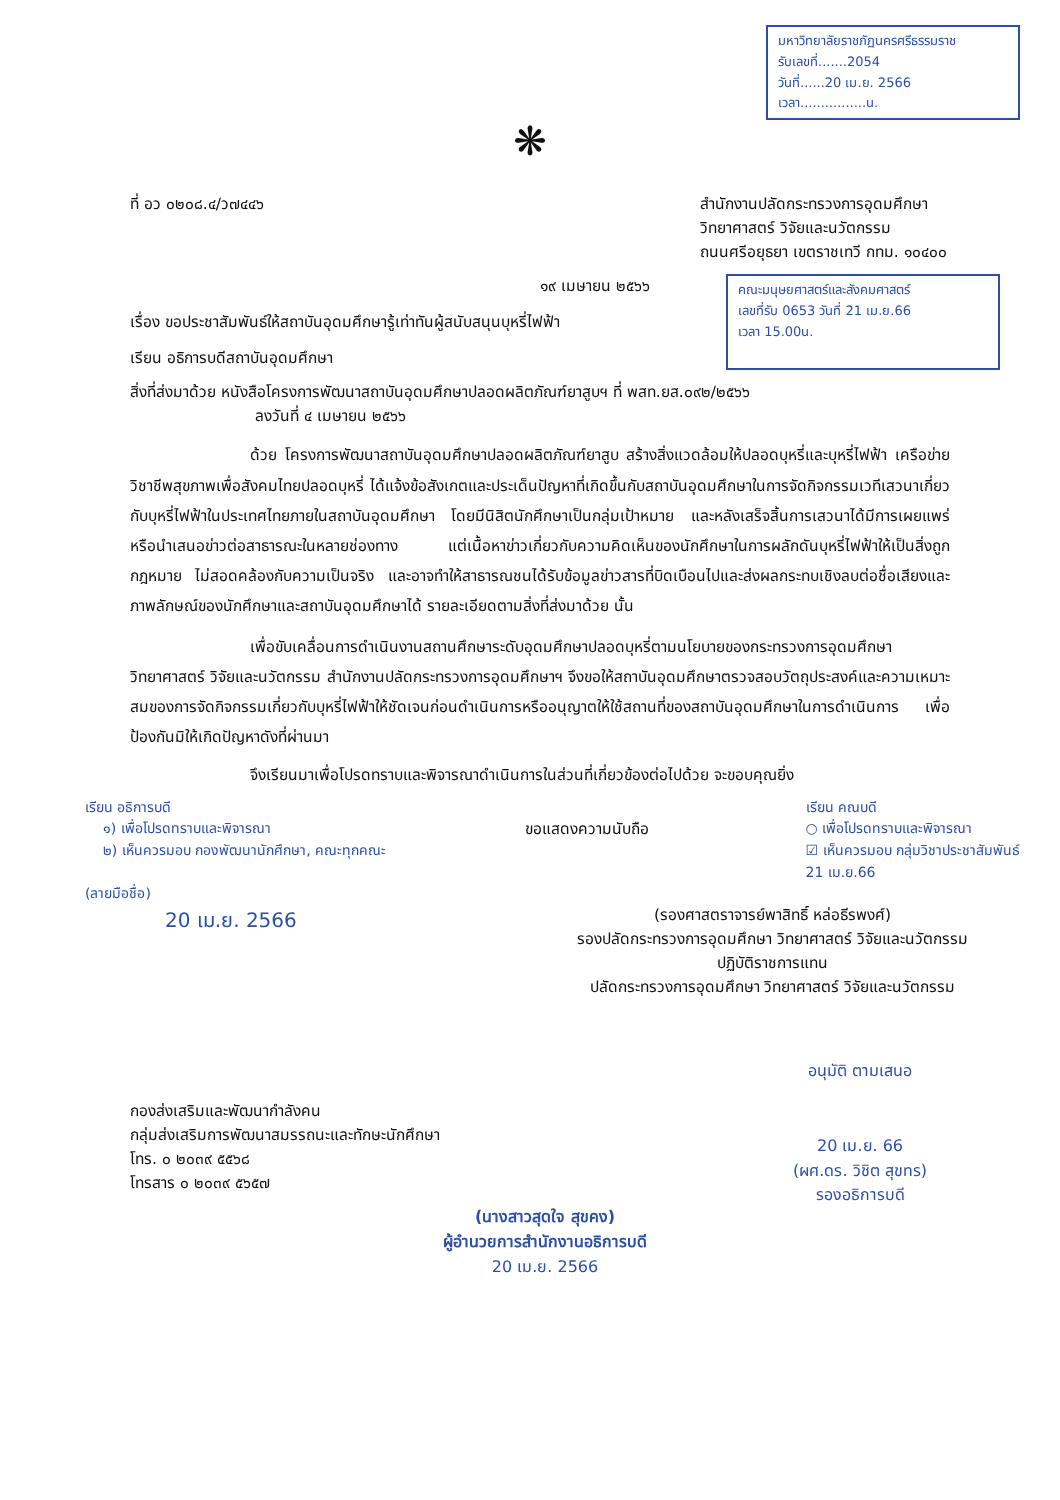มหาวิทยาลัยราชภัฏนครศรีธรรมราช
รับเลขที่.......2054
วันที่......20 เม.ย. 2566
เวลา................น.
❋
ที่ อว ๐๒๐๘.๔/ว๗๔๔๖ สำนักงานปลัดกระทรวงการอุดมศึกษา
วิทยาศาสตร์ วิจัยและนวัตกรรม
ถนนศรีอยุธยา เขตราชเทวี กทม. ๑๐๔๐๐
๑๙ เมษายน ๒๕๖๖
เรื่อง ขอประชาสัมพันธ์ให้สถาบันอุดมศึกษารู้เท่าทันผู้สนับสนุนบุหรี่ไฟฟ้า
เรียน อธิการบดีสถาบันอุดมศึกษา
คณะมนุษยศาสตร์และสังคมศาสตร์
เลขที่รับ 0653 วันที่ 21 เม.ย.66
เวลา 15.00น.
สิ่งที่ส่งมาด้วย หนังสือโครงการพัฒนาสถาบันอุดมศึกษาปลอดผลิตภัณฑ์ยาสูบฯ ที่ พสท.ยส.๐๙๒/๒๕๖๖
ลงวันที่ ๔ เมษายน ๒๕๖๖
ด้วย โครงการพัฒนาสถาบันอุดมศึกษาปลอดผลิตภัณฑ์ยาสูบ สร้างสิ่งแวดล้อมให้ปลอดบุหรี่และบุหรี่ไฟฟ้า เครือข่ายวิชาชีพสุขภาพเพื่อสังคมไทยปลอดบุหรี่ ได้แจ้งข้อสังเกตและประเด็นปัญหาที่เกิดขึ้นกับสถาบันอุดมศึกษาในการจัดกิจกรรมเวทีเสวนาเกี่ยวกับบุหรี่ไฟฟ้าในประเทศไทยภายในสถาบันอุดมศึกษา โดยมีนิสิตนักศึกษาเป็นกลุ่มเป้าหมาย และหลังเสร็จสิ้นการเสวนาได้มีการเผยแพร่หรือนำเสนอข่าวต่อสาธารณะในหลายช่องทาง แต่เนื้อหาข่าวเกี่ยวกับความคิดเห็นของนักศึกษาในการผลักดันบุหรี่ไฟฟ้าให้เป็นสิ่งถูกกฎหมาย ไม่สอดคล้องกับความเป็นจริง และอาจทำให้สาธารณชนได้รับข้อมูลข่าวสารที่บิดเบือนไปและส่งผลกระทบเชิงลบต่อชื่อเสียงและภาพลักษณ์ของนักศึกษาและสถาบันอุดมศึกษาได้ รายละเอียดตามสิ่งที่ส่งมาด้วย นั้น
เพื่อขับเคลื่อนการดำเนินงานสถานศึกษาระดับอุดมศึกษาปลอดบุหรี่ตามนโยบายของกระทรวงการอุดมศึกษา วิทยาศาสตร์ วิจัยและนวัตกรรม สำนักงานปลัดกระทรวงการอุดมศึกษาฯ จึงขอให้สถาบันอุดมศึกษาตรวจสอบวัตถุประสงค์และความเหมาะสมของการจัดกิจกรรมเกี่ยวกับบุหรี่ไฟฟ้าให้ชัดเจนก่อนดำเนินการหรืออนุญาตให้ใช้สถานที่ของสถาบันอุดมศึกษาในการดำเนินการ เพื่อป้องกันมิให้เกิดปัญหาดังที่ผ่านมา
จึงเรียนมาเพื่อโปรดทราบและพิจารณาดำเนินการในส่วนที่เกี่ยวข้องต่อไปด้วย จะขอบคุณยิ่ง
เรียน อธิการบดี
๑) เพื่อโปรดทราบและพิจารณา
๒) เห็นควรมอบ กองพัฒนานักศึกษา, คณะทุกคณะ
(ลายมือชื่อ)
20 เม.ย. 2566
ขอแสดงความนับถือ
เรียน คณบดี
○ เพื่อโปรดทราบและพิจารณา
☑ เห็นควรมอบ กลุ่มวิชาประชาสัมพันธ์
21 เม.ย.66
(รองศาสตราจารย์พาสิทธิ์ หล่อธีรพงศ์)
รองปลัดกระทรวงการอุดมศึกษา วิทยาศาสตร์ วิจัยและนวัตกรรม
ปฏิบัติราชการแทน
ปลัดกระทรวงการอุดมศึกษา วิทยาศาสตร์ วิจัยและนวัตกรรม
กองส่งเสริมและพัฒนากำลังคน
กลุ่มส่งเสริมการพัฒนาสมรรถนะและทักษะนักศึกษา
โทร. ๐ ๒๐๓๙ ๕๕๖๘
โทรสาร ๐ ๒๐๓๙ ๕๖๕๗
(นางสาวสุดใจ สุขคง)
ผู้อำนวยการสำนักงานอธิการบดี
20 เม.ย. 2566
อนุมัติ ตามเสนอ
20 เม.ย. 66
(ผศ.ดร. วิชิต สุขทร)
รองอธิการบดี